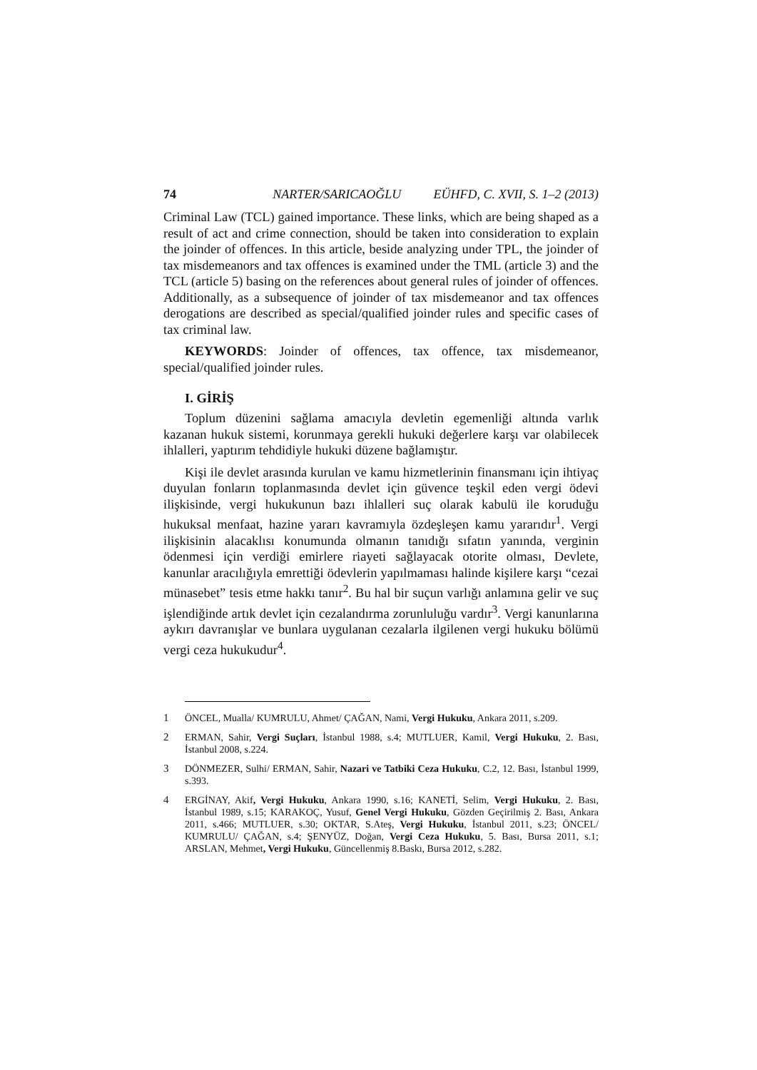74 NARTER/SARICAOĞLU EÜHFD, C. XVII, S. 1–2 (2013)
Criminal Law (TCL) gained importance. These links, which are being shaped as a result of act and crime connection, should be taken into consideration to explain the joinder of offences. In this article, beside analyzing under TPL, the joinder of tax misdemeanors and tax offences is examined under the TML (article 3) and the TCL (article 5) basing on the references about general rules of joinder of offences. Additionally, as a subsequence of joinder of tax misdemeanor and tax offences derogations are described as special/qualified joinder rules and specific cases of tax criminal law.
KEYWORDS: Joinder of offences, tax offence, tax misdemeanor, special/qualified joinder rules.
I. GİRİŞ
Toplum düzenini sağlama amacıyla devletin egemenliği altında varlık kazanan hukuk sistemi, korunmaya gerekli hukuki değerlere karşı var olabilecek ihlalleri, yaptırım tehdidiyle hukuki düzene bağlamıştır.
Kişi ile devlet arasında kurulan ve kamu hizmetlerinin finansmanı için ihtiyaç duyulan fonların toplanmasında devlet için güvence teşkil eden vergi ödevi ilişkisinde, vergi hukukunun bazı ihlalleri suç olarak kabulü ile koruduğu hukuksal menfaat, hazine yararı kavramıyla özdeşleşen kamu yararıdır<sup>1</sup>. Vergi ilişkisinin alacaklısı konumunda olmanın tanıdığı sıfatın yanında, verginin ödenmesi için verdiği emirlere riayeti sağlayacak otorite olması, Devlete, kanunlar aracılığıyla emrettiği ödevlerin yapılmaması halinde kişilere karşı “cezai münasebet” tesis etme hakkı tanır<sup>2</sup>. Bu hal bir suçun varlığı anlamına gelir ve suç işlendiğinde artık devlet için cezalandırma zorunluluğu vardır<sup>3</sup>. Vergi kanunlarına aykırı davranışlar ve bunlara uygulanan cezalarla ilgilenen vergi hukuku bölümü vergi ceza hukukudur<sup>4</sup>.
1 ÖNCEL, Mualla/ KUMRULU, Ahmet/ ÇAĞAN, Nami, Vergi Hukuku, Ankara 2011, s.209.
2 ERMAN, Sahir, Vergi Suçları, İstanbul 1988, s.4; MUTLUER, Kamil, Vergi Hukuku, 2. Bası, İstanbul 2008, s.224.
3 DÖNMEZER, Sulhi/ ERMAN, Sahir, Nazari ve Tatbiki Ceza Hukuku, C.2, 12. Bası, İstanbul 1999, s.393.
4 ERGİNAY, Akif, Vergi Hukuku, Ankara 1990, s.16; KANETİ, Selim, Vergi Hukuku, 2. Bası, İstanbul 1989, s.15; KARAKOÇ, Yusuf, Genel Vergi Hukuku, Gözden Geçirilmiş 2. Bası, Ankara 2011, s.466; MUTLUER, s.30; OKTAR, S.Ateş, Vergi Hukuku, İstanbul 2011, s.23; ÖNCEL/ KUMRULU/ ÇAĞAN, s.4; ŞENYÜZ, Doğan, Vergi Ceza Hukuku, 5. Bası, Bursa 2011, s.1; ARSLAN, Mehmet, Vergi Hukuku, Güncellenmiş 8.Baskı, Bursa 2012, s.282.